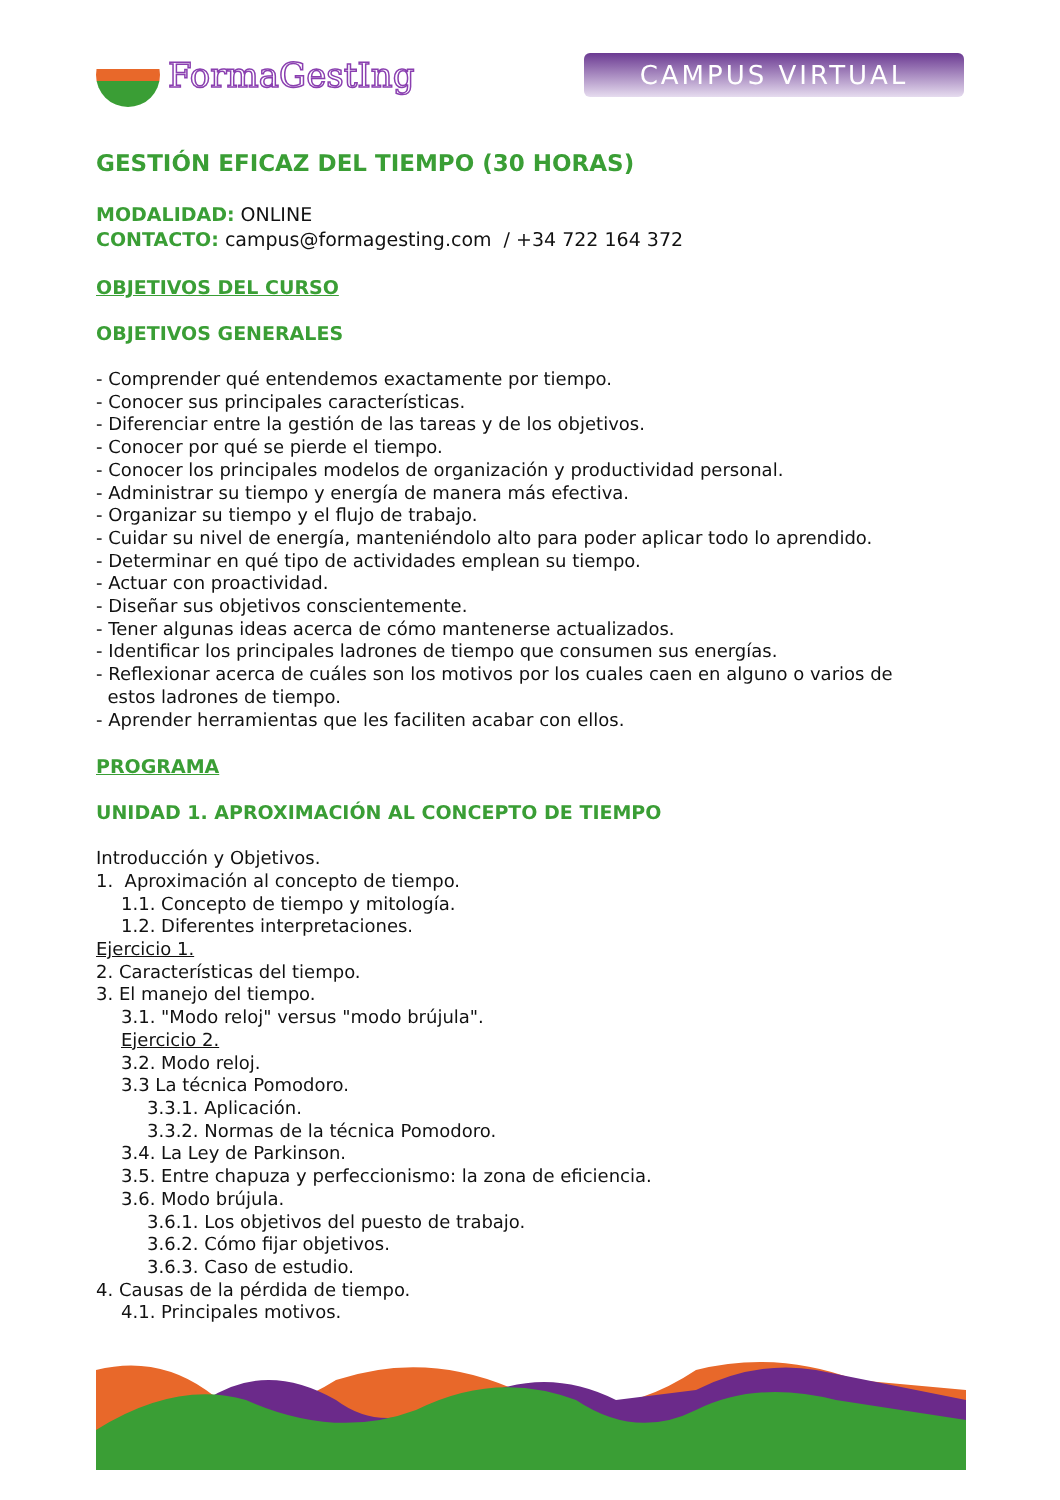FormaGestIng
CAMPUS VIRTUAL
GESTIÓN EFICAZ DEL TIEMPO (30 HORAS)
MODALIDAD: ONLINE
CONTACTO: campus@formagesting.com / +34 722 164 372
OBJETIVOS DEL CURSO
OBJETIVOS GENERALES
- Comprender qué entendemos exactamente por tiempo.
- Conocer sus principales características.
- Diferenciar entre la gestión de las tareas y de los objetivos.
- Conocer por qué se pierde el tiempo.
- Conocer los principales modelos de organización y productividad personal.
- Administrar su tiempo y energía de manera más efectiva.
- Organizar su tiempo y el flujo de trabajo.
- Cuidar su nivel de energía, manteniéndolo alto para poder aplicar todo lo aprendido.
- Determinar en qué tipo de actividades emplean su tiempo.
- Actuar con proactividad.
- Diseñar sus objetivos conscientemente.
- Tener algunas ideas acerca de cómo mantenerse actualizados.
- Identificar los principales ladrones de tiempo que consumen sus energías.
- Reflexionar acerca de cuáles son los motivos por los cuales caen en alguno o varios de
estos ladrones de tiempo.
- Aprender herramientas que les faciliten acabar con ellos.
PROGRAMA
UNIDAD 1. APROXIMACIÓN AL CONCEPTO DE TIEMPO
Introducción y Objetivos.
1. Aproximación al concepto de tiempo.
1.1. Concepto de tiempo y mitología.
1.2. Diferentes interpretaciones.
Ejercicio 1.
2. Características del tiempo.
3. El manejo del tiempo.
3.1. "Modo reloj" versus "modo brújula".
Ejercicio 2.
3.2. Modo reloj.
3.3 La técnica Pomodoro.
3.3.1. Aplicación.
3.3.2. Normas de la técnica Pomodoro.
3.4. La Ley de Parkinson.
3.5. Entre chapuza y perfeccionismo: la zona de eficiencia.
3.6. Modo brújula.
3.6.1. Los objetivos del puesto de trabajo.
3.6.2. Cómo fijar objetivos.
3.6.3. Caso de estudio.
4. Causas de la pérdida de tiempo.
4.1. Principales motivos.